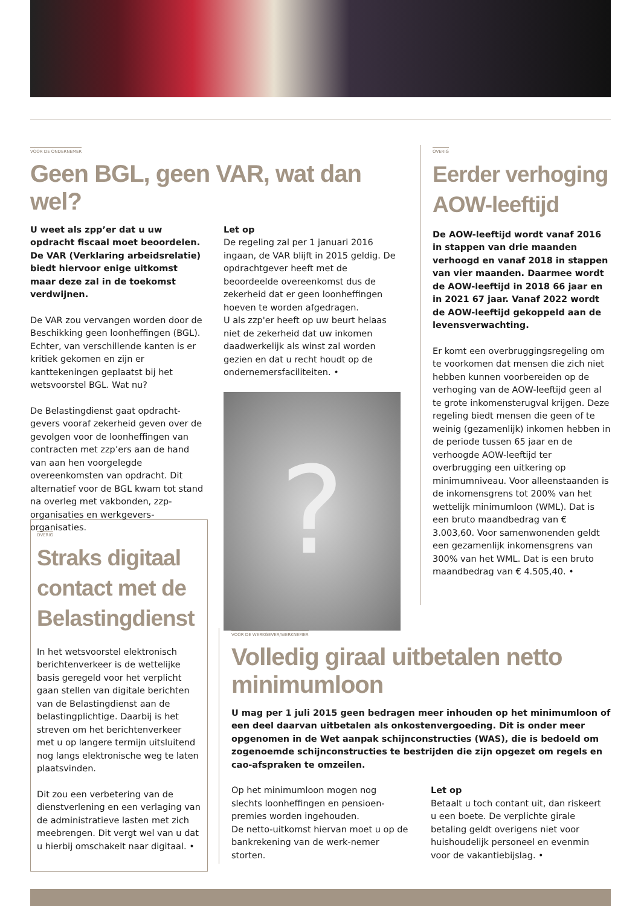VOOR DE ONDERNEMER
Geen BGL, geen VAR, wat dan wel?
U weet als zpp’er dat u uw opdracht fiscaal moet beoordelen. De VAR (Verklaring arbeidsrelatie) biedt hiervoor enige uitkomst maar deze zal in de toekomst verdwijnen.
De VAR zou vervangen worden door de Beschikking geen loonheffingen (BGL). Echter, van verschillende kanten is er kritiek gekomen en zijn er kanttekeningen geplaatst bij het wetsvoorstel BGL. Wat nu?
De Belastingdienst gaat opdracht-gevers vooraf zekerheid geven over de gevolgen voor de loonheffingen van contracten met zzp’ers aan de hand van aan hen voorgelegde overeenkomsten van opdracht. Dit alternatief voor de BGL kwam tot stand na overleg met vakbonden, zzp-organisaties en werkgevers-organisaties.
Let op
De regeling zal per 1 januari 2016 ingaan, de VAR blijft in 2015 geldig. De opdrachtgever heeft met de beoordeelde overeenkomst dus de zekerheid dat er geen loonheffingen hoeven te worden afgedragen.
U als zzp'er heeft op uw beurt helaas niet de zekerheid dat uw inkomen daadwerkelijk als winst zal worden gezien en dat u recht houdt op de ondernemersfaciliteiten. •
?
OVERIG
Eerder verhoging AOW-leeftijd
De AOW-leeftijd wordt vanaf 2016 in stappen van drie maanden verhoogd en vanaf 2018 in stappen van vier maanden. Daarmee wordt de AOW-leeftijd in 2018 66 jaar en in 2021 67 jaar. Vanaf 2022 wordt de AOW-leeftijd gekoppeld aan de levensverwachting.
Er komt een overbruggingsregeling om te voorkomen dat mensen die zich niet hebben kunnen voorbereiden op de verhoging van de AOW-leeftijd geen al te grote inkomensterugval krijgen. Deze regeling biedt mensen die geen of te weinig (gezamenlijk) inkomen hebben in de periode tussen 65 jaar en de verhoogde AOW-leeftijd ter overbrugging een uitkering op minimumniveau. Voor alleenstaanden is de inkomensgrens tot 200% van het wettelijk minimumloon (WML). Dat is een bruto maandbedrag van € 3.003,60. Voor samenwonenden geldt een gezamenlijk inkomensgrens van 300% van het WML. Dat is een bruto maandbedrag van € 4.505,40. •
OVERIG
Straks digitaal contact met de Belastingdienst
In het wetsvoorstel elektronisch berichtenverkeer is de wettelijke basis geregeld voor het verplicht gaan stellen van digitale berichten van de Belastingdienst aan de belastingplichtige. Daarbij is het streven om het berichtenverkeer met u op langere termijn uitsluitend nog langs elektronische weg te laten plaatsvinden.
Dit zou een verbetering van de dienstverlening en een verlaging van de administratieve lasten met zich meebrengen. Dit vergt wel van u dat u hierbij omschakelt naar digitaal. •
VOOR DE WERKGEVER/WERKNEMER
Volledig giraal uitbetalen netto minimumloon
U mag per 1 juli 2015 geen bedragen meer inhouden op het minimumloon of een deel daarvan uitbetalen als onkostenvergoeding. Dit is onder meer opgenomen in de Wet aanpak schijnconstructies (WAS), die is bedoeld om zogenoemde schijnconstructies te bestrijden die zijn opgezet om regels en cao-afspraken te omzeilen.
Op het minimumloon mogen nog slechts loonheffingen en pensioen-premies worden ingehouden.
De netto-uitkomst hiervan moet u op de bankrekening van de werk-nemer storten.
Let op
Betaalt u toch contant uit, dan riskeert u een boete. De verplichte girale betaling geldt overigens niet voor huishoudelijk personeel en evenmin voor de vakantiebijslag. •